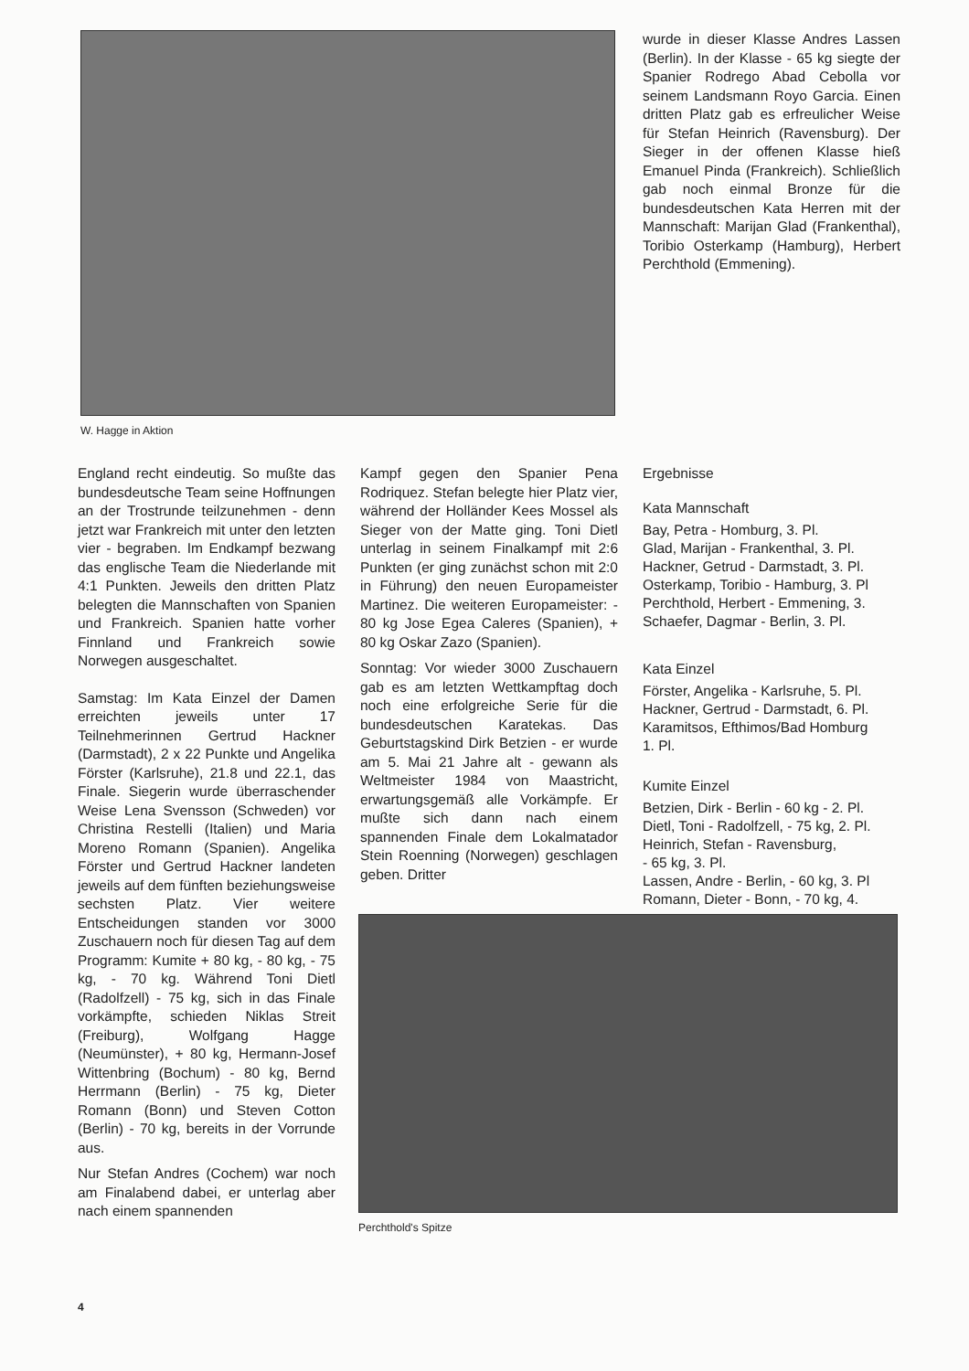W. Hagge in Aktion
wurde in dieser Klasse Andres Lassen (Berlin). In der Klasse - 65 kg siegte der Spanier Rodrego Abad Cebolla vor seinem Landsmann Royo Garcia. Einen dritten Platz gab es erfreulicher Weise für Stefan Heinrich (Ravensburg). Der Sieger in der offenen Klasse hieß Emanuel Pinda (Frankreich). Schließlich gab noch einmal Bronze für die bundesdeutschen Kata Herren mit der Mannschaft: Marijan Glad (Frankenthal), Toribio Osterkamp (Hamburg), Herbert Perchthold (Emmening).
England recht eindeutig. So mußte das bundesdeutsche Team seine Hoffnungen an der Trostrunde teilzunehmen - denn jetzt war Frankreich mit unter den letzten vier - begraben. Im Endkampf bezwang das englische Team die Niederlande mit 4:1 Punkten. Jeweils den dritten Platz belegten die Mannschaften von Spanien und Frankreich. Spanien hatte vorher Finnland und Frankreich sowie Norwegen ausgeschaltet.
Samstag: Im Kata Einzel der Damen erreichten jeweils unter 17 Teilnehmerinnen Gertrud Hackner (Darmstadt), 2 x 22 Punkte und Angelika Förster (Karlsruhe), 21.8 und 22.1, das Finale. Siegerin wurde überraschender Weise Lena Svensson (Schweden) vor Christina Restelli (Italien) und Maria Moreno Romann (Spanien). Angelika Förster und Gertrud Hackner landeten jeweils auf dem fünften beziehungsweise sechsten Platz. Vier weitere Entscheidungen standen vor 3000 Zuschauern noch für diesen Tag auf dem Programm: Kumite + 80 kg, - 80 kg, - 75 kg, - 70 kg. Während Toni Dietl (Radolfzell) - 75 kg, sich in das Finale vorkämpfte, schieden Niklas Streit (Freiburg), Wolfgang Hagge (Neumünster), + 80 kg, Hermann-Josef Wittenbring (Bochum) - 80 kg, Bernd Herrmann (Berlin) - 75 kg, Dieter Romann (Bonn) und Steven Cotton (Berlin) - 70 kg, bereits in der Vorrunde aus.
Nur Stefan Andres (Cochem) war noch am Finalabend dabei, er unterlag aber nach einem spannenden
Kampf gegen den Spanier Pena Rodriquez. Stefan belegte hier Platz vier, während der Holländer Kees Mossel als Sieger von der Matte ging. Toni Dietl unterlag in seinem Finalkampf mit 2:6 Punkten (er ging zunächst schon mit 2:0 in Führung) den neuen Europameister Martinez. Die weiteren Europameister: - 80 kg Jose Egea Caleres (Spanien), + 80 kg Oskar Zazo (Spanien).
Sonntag: Vor wieder 3000 Zuschauern gab es am letzten Wettkampftag doch noch eine erfolgreiche Serie für die bundesdeutschen Karatekas. Das Geburtstagskind Dirk Betzien - er wurde am 5. Mai 21 Jahre alt - gewann als Weltmeister 1984 von Maastricht, erwartungsgemäß alle Vorkämpfe. Er mußte sich dann nach einem spannenden Finale dem Lokalmatador Stein Roenning (Norwegen) geschlagen geben. Dritter
Ergebnisse
Kata Mannschaft
Bay, Petra - Homburg, 3. Pl.
Glad, Marijan - Frankenthal, 3. Pl.
Hackner, Getrud - Darmstadt, 3. Pl.
Osterkamp, Toribio - Hamburg, 3. Pl
Perchthold, Herbert - Emmening, 3.
Schaefer, Dagmar - Berlin, 3. Pl.
Kata Einzel
Förster, Angelika - Karlsruhe, 5. Pl.
Hackner, Gertrud - Darmstadt, 6. Pl.
Karamitsos, Efthimos/Bad Homburg
1. Pl.
Kumite Einzel
Betzien, Dirk - Berlin - 60 kg - 2. Pl.
Dietl, Toni - Radolfzell, - 75 kg, 2. Pl.
Heinrich, Stefan - Ravensburg,
- 65 kg, 3. Pl.
Lassen, Andre - Berlin, - 60 kg, 3. Pl
Romann, Dieter - Bonn, - 70 kg, 4.
Perchthold's Spitze
4